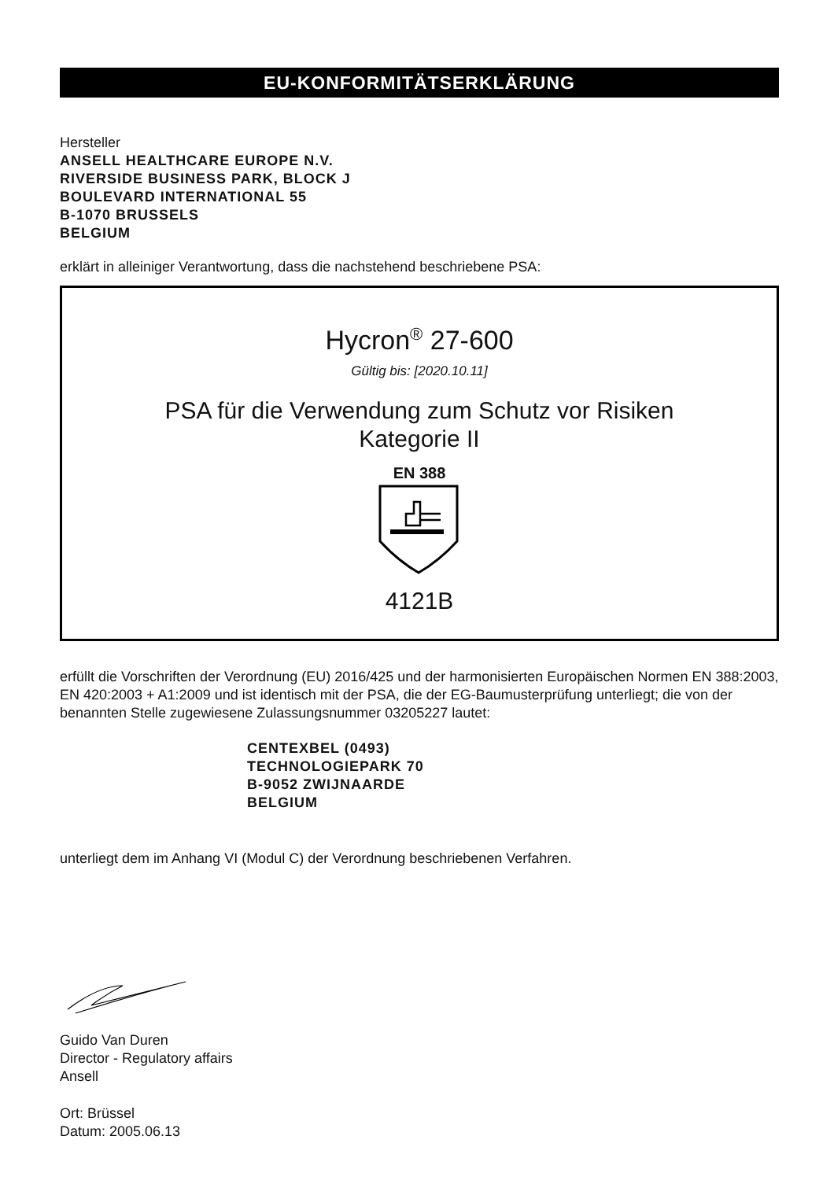EU-KONFORMITÄTSERKLÄRUNG
Hersteller
ANSELL HEALTHCARE EUROPE N.V.
RIVERSIDE BUSINESS PARK, BLOCK J
BOULEVARD INTERNATIONAL 55
B-1070 BRUSSELS
BELGIUM
erklärt in alleiniger Verantwortung, dass die nachstehend beschriebene PSA:
Hycron<sup>®</sup> 27-600
Gültig bis: [2020.10.11]
PSA für die Verwendung zum Schutz vor Risiken
Kategorie II
EN 388
4121B
erfüllt die Vorschriften der Verordnung (EU) 2016/425 und der harmonisierten Europäischen Normen EN 388:2003, EN 420:2003 + A1:2009 und ist identisch mit der PSA, die der EG-Baumusterprüfung unterliegt; die von der benannten Stelle zugewiesene Zulassungsnummer 03205227 lautet:
CENTEXBEL (0493)
TECHNOLOGIEPARK 70
B-9052 ZWIJNAARDE
BELGIUM
unterliegt dem im Anhang VI (Modul C) der Verordnung beschriebenen Verfahren.
Guido Van Duren
Director - Regulatory affairs
Ansell
Ort: Brüssel
Datum: 2005.06.13